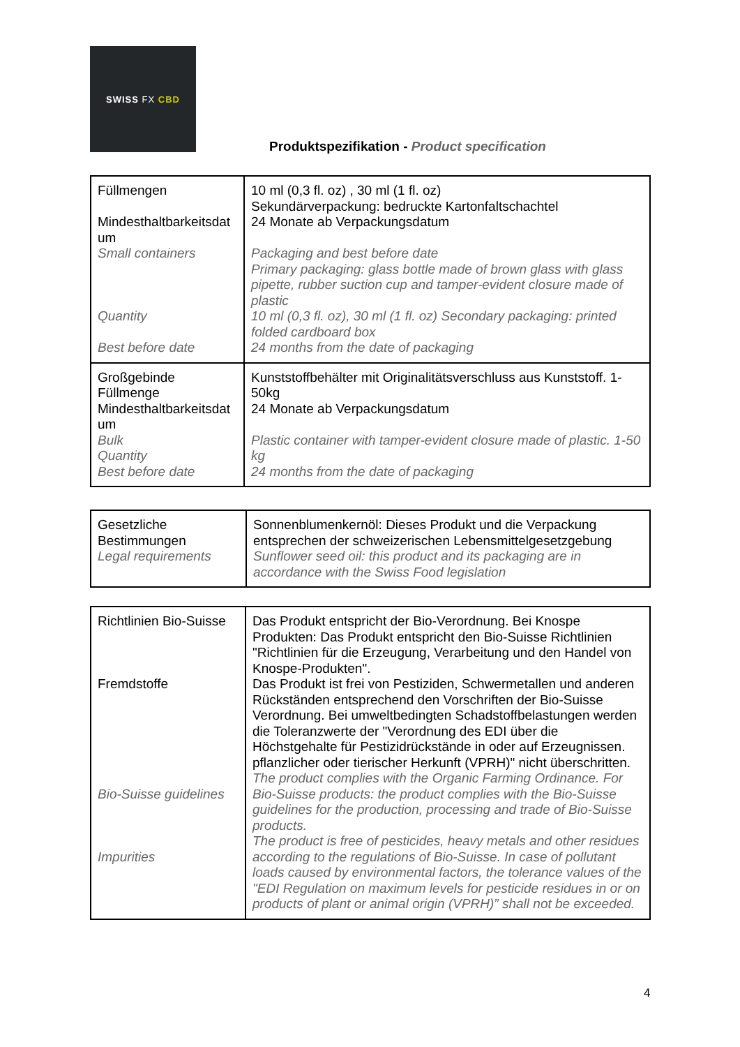SWISS FX CBD
Produktspezifikation - Product specification
| Füllmengen Mindesthaltbarkeitsdat um Small containers Quantity Best before date | 10 ml (0,3 fl. oz) , 30 ml (1 fl. oz) Sekundärverpackung: bedruckte Kartonfaltschachtel 24 Monate ab Verpackungsdatum Packaging and best before date Primary packaging: glass bottle made of brown glass with glass pipette, rubber suction cup and tamper-evident closure made of plastic 10 ml (0,3 fl. oz), 30 ml (1 fl. oz) Secondary packaging: printed folded cardboard box 24 months from the date of packaging |
| Großgebinde Füllmenge Mindesthaltbarkeitsdat um Bulk Quantity Best before date | Kunststoffbehälter mit Originalitätsverschluss aus Kunststoff. 1-50kg 24 Monate ab Verpackungsdatum Plastic container with tamper-evident closure made of plastic. 1-50 kg 24 months from the date of packaging |
| Gesetzliche Bestimmungen Legal requirements | Sonnenblumenkernöl: Dieses Produkt und die Verpackung entsprechen der schweizerischen Lebensmittelgesetzgebung Sunflower seed oil: this product and its packaging are in accordance with the Swiss Food legislation |
| Richtlinien Bio-Suisse Fremdstoffe Bio-Suisse guidelines Impurities | Das Produkt entspricht der Bio-Verordnung. Bei Knospe Produkten: Das Produkt entspricht den Bio-Suisse Richtlinien "Richtlinien für die Erzeugung, Verarbeitung und den Handel von Knospe-Produkten". Das Produkt ist frei von Pestiziden, Schwermetallen und anderen Rückständen entsprechend den Vorschriften der Bio-Suisse Verordnung. Bei umweltbedingten Schadstoffbelastungen werden die Toleranzwerte der "Verordnung des EDI über die Höchstgehalte für Pestizidrückstände in oder auf Erzeugnissen. pflanzlicher oder tierischer Herkunft (VPRH)" nicht überschritten. The product complies with the Organic Farming Ordinance. For Bio-Suisse products: the product complies with the Bio-Suisse guidelines for the production, processing and trade of Bio-Suisse products. The product is free of pesticides, heavy metals and other residues according to the regulations of Bio-Suisse. In case of pollutant loads caused by environmental factors, the tolerance values of the "EDI Regulation on maximum levels for pesticide residues in or on products of plant or animal origin (VPRH)” shall not be exceeded. |
4